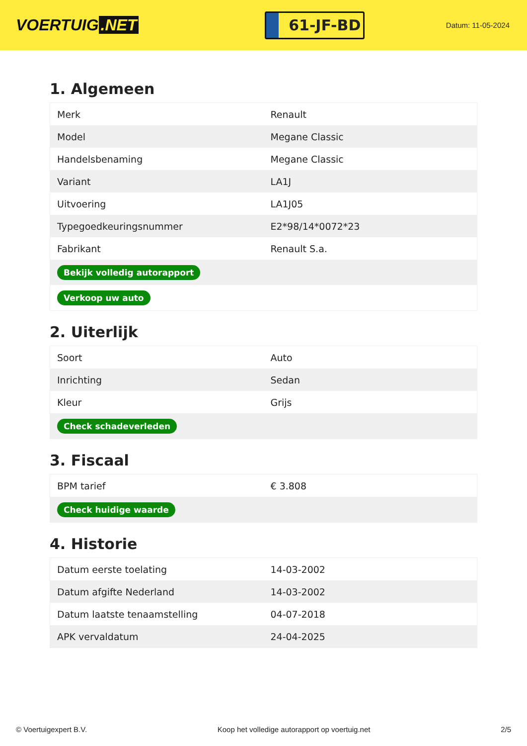VOERTUIG.NET
61-JF-BD
Datum: 11-05-2024
1. Algemeen
| Merk | Renault |
| Model | Megane Classic |
| Handelsbenaming | Megane Classic |
| Variant | LA1J |
| Uitvoering | LA1J05 |
| Typegoedkeuringsnummer | E2*98/14*0072*23 |
| Fabrikant | Renault S.a. |
| Bekijk volledig autorapport | |
| Verkoop uw auto | |
2. Uiterlijk
| Soort | Auto |
| Inrichting | Sedan |
| Kleur | Grijs |
| Check schadeverleden | |
3. Fiscaal
| BPM tarief | € 3.808 |
| Check huidige waarde | |
4. Historie
| Datum eerste toelating | 14-03-2002 |
| Datum afgifte Nederland | 14-03-2002 |
| Datum laatste tenaamstelling | 04-07-2018 |
| APK vervaldatum | 24-04-2025 |
© Voertuigexpert B.V. Koop het volledige autorapport op voertuig.net 2/5